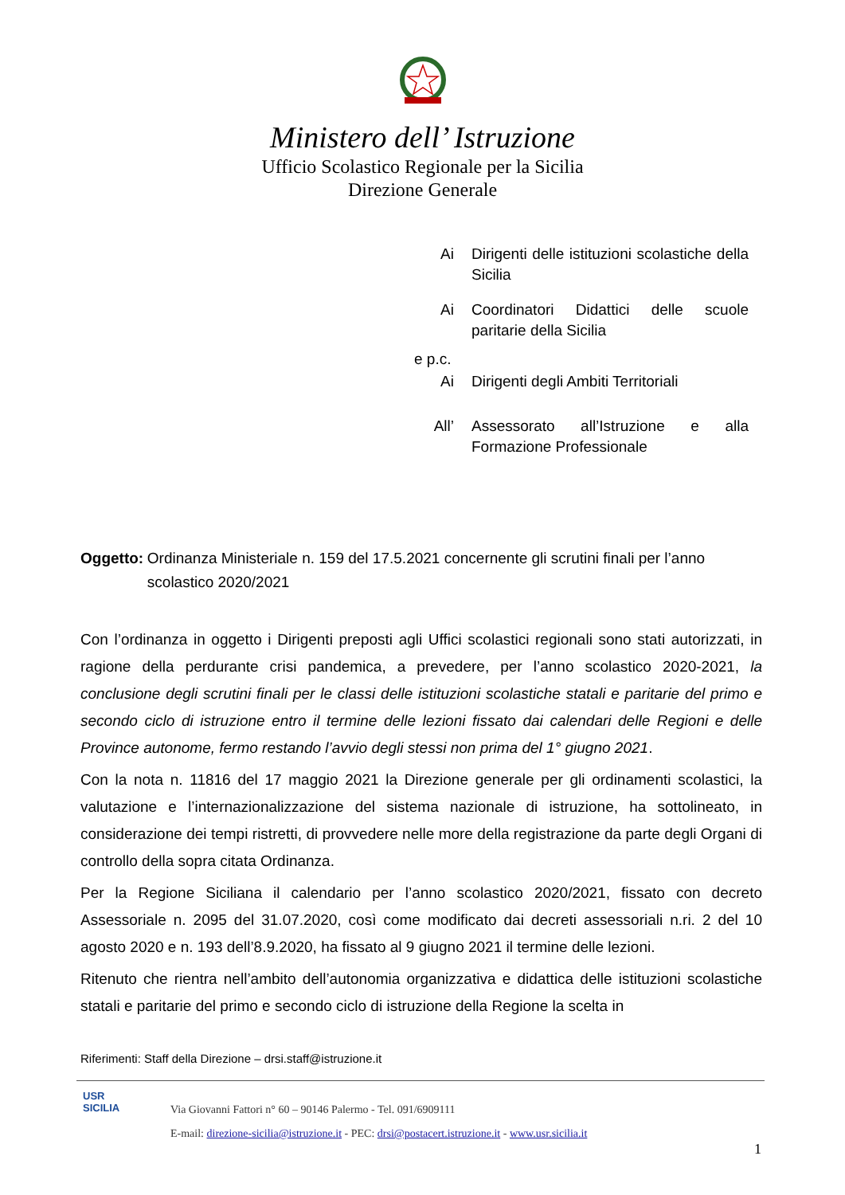Ministero dell’ Istruzione
Ufficio Scolastico Regionale per la Sicilia
Direzione Generale
Ai Dirigenti delle istituzioni scolastiche della Sicilia
Ai Coordinatori Didattici delle scuole paritarie della Sicilia
e p.c.
Ai Dirigenti degli Ambiti Territoriali
All’ Assessorato all’Istruzione e alla Formazione Professionale
Oggetto: Ordinanza Ministeriale n. 159 del 17.5.2021 concernente gli scrutini finali per l’anno scolastico 2020/2021
Con l’ordinanza in oggetto i Dirigenti preposti agli Uffici scolastici regionali sono stati autorizzati, in ragione della perdurante crisi pandemica, a prevedere, per l’anno scolastico 2020-2021, la conclusione degli scrutini finali per le classi delle istituzioni scolastiche statali e paritarie del primo e secondo ciclo di istruzione entro il termine delle lezioni fissato dai calendari delle Regioni e delle Province autonome, fermo restando l’avvio degli stessi non prima del 1° giugno 2021.
Con la nota n. 11816 del 17 maggio 2021 la Direzione generale per gli ordinamenti scolastici, la valutazione e l’internazionalizzazione del sistema nazionale di istruzione, ha sottolineato, in considerazione dei tempi ristretti, di provvedere nelle more della registrazione da parte degli Organi di controllo della sopra citata Ordinanza.
Per la Regione Siciliana il calendario per l’anno scolastico 2020/2021, fissato con decreto Assessoriale n. 2095 del 31.07.2020, così come modificato dai decreti assessoriali n.ri. 2 del 10 agosto 2020 e n. 193 dell’8.9.2020, ha fissato al 9 giugno 2021 il termine delle lezioni.
Ritenuto che rientra nell’ambito dell’autonomia organizzativa e didattica delle istituzioni scolastiche statali e paritarie del primo e secondo ciclo di istruzione della Regione la scelta in
Riferimenti: Staff della Direzione – drsi.staff@istruzione.it
USR
SICILIA
Via Giovanni Fattori n° 60 – 90146 Palermo - Tel. 091/6909111
E-mail: direzione-sicilia@istruzione.it - PEC: drsi@postacert.istruzione.it - www.usr.sicilia.it
1